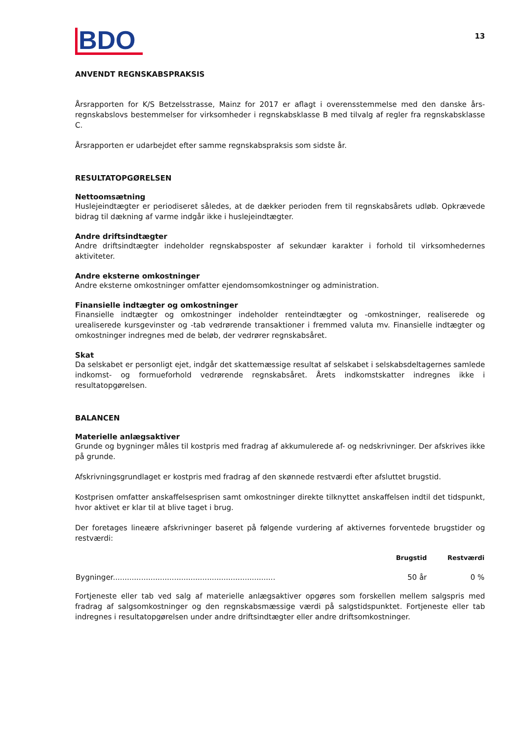BDO
13
ANVENDT REGNSKABSPRAKSIS
Årsrapporten for K/S Betzelsstrasse, Mainz for 2017 er aflagt i overensstemmelse med den danske års­regnskabslovs bestemmelser for virksomheder i regnskabsklasse B med tilvalg af regler fra regnskabsklasse C.
Årsrapporten er udarbejdet efter samme regnskabspraksis som sidste år.
RESULTATOPGØRELSEN
Nettoomsætning
Huslejeindtægter er periodiseret således, at de dækker perioden frem til regnskabsårets udløb. Opkræ­vede bidrag til dækning af varme indgår ikke i huslejeindtægter.
Andre driftsindtægter
Andre driftsindtægter indeholder regnskabsposter af sekundær karakter i forhold til virksomhedernes aktiviteter.
Andre eksterne omkostninger
Andre eksterne omkostninger omfatter ejendomsomkostninger og administration.
Finansielle indtægter og omkostninger
Finansielle indtægter og omkostninger indeholder renteindtægter og -omkostninger, realiserede og urealiserede kursgevinster og -tab vedrørende transaktioner i fremmed valuta mv. Finansielle indtægter og omkostninger indregnes med de beløb, der vedrører regnskabsåret.
Skat
Da selskabet er personligt ejet, indgår det skattemæssige resultat af selskabet i selskabsdeltagernes samlede indkomst- og formueforhold vedrørende regnskabsåret. Årets indkomstskatter indregnes ikke i resultatopgørelsen.
BALANCEN
Materielle anlægsaktiver
Grunde og bygninger måles til kostpris med fradrag af akkumulerede af- og nedskrivninger. Der afskrives ikke på grunde.
Afskrivningsgrundlaget er kostpris med fradrag af den skønnede restværdi efter afsluttet brugstid.
Kostprisen omfatter anskaffelsesprisen samt omkostninger direkte tilknyttet anskaffelsen indtil det tidspunkt, hvor aktivet er klar til at blive taget i brug.
Der foretages lineære afskrivninger baseret på følgende vurdering af aktivernes forventede brugstider og restværdi:
| | Brugstid | Restværdi |
| --- | --- | --- |
| Bygninger..................................................................... | 50 år | 0 % |
Fortjeneste eller tab ved salg af materielle anlægsaktiver opgøres som forskellen mellem salgspris med fradrag af salgsomkostninger og den regnskabsmæssige værdi på salgstidspunktet. Fortjeneste eller tab indregnes i resultatopgørelsen under andre driftsindtægter eller andre driftsomkostninger.